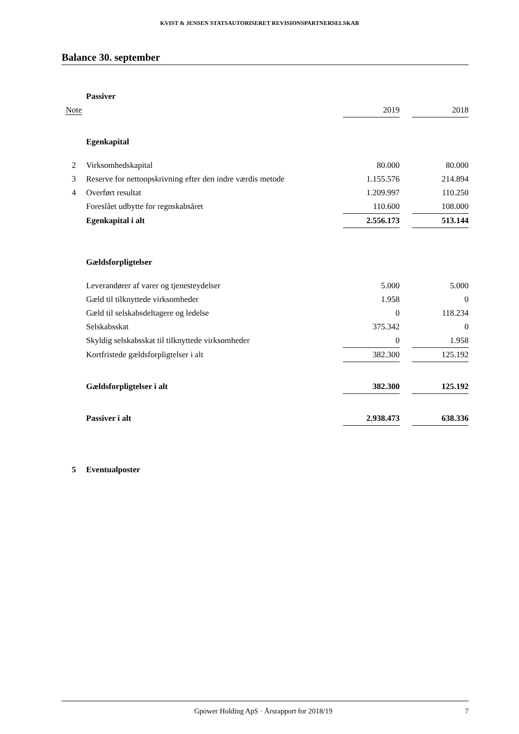KVIST & JENSEN STATSAUTORISERET REVISIONSPARTNERSELSKAB
Balance 30. september
| | Passiver | | | |
| Note | | 2019 | | 2018 |
| | Egenkapital | | | |
| 2 | Virksomhedskapital | 80.000 | | 80.000 |
| 3 | Reserve for nettoopskrivning efter den indre værdis metode | 1.155.576 | | 214.894 |
| 4 | Overført resultat | 1.209.997 | | 110.250 |
| | Foreslået udbytte for regnskabsåret | 110.600 | | 108.000 |
| | Egenkapital i alt | 2.556.173 | | 513.144 |
| | Gældsforpligtelser | | | |
| | Leverandører af varer og tjenesteydelser | 5.000 | | 5.000 |
| | Gæld til tilknyttede virksomheder | 1.958 | | 0 |
| | Gæld til selskabsdeltagere og ledelse | 0 | | 118.234 |
| | Selskabsskat | 375.342 | | 0 |
| | Skyldig selskabsskat til tilknyttede virksomheder | 0 | | 1.958 |
| | Kortfristede gældsforpligtelser i alt | 382.300 | | 125.192 |
| | Gældsforpligtelser i alt | 382.300 | | 125.192 |
| | Passiver i alt | 2.938.473 | | 638.336 |
| 5 | Eventualposter | | | |
Gpower Holding ApS · Årsrapport for 2018/19 7